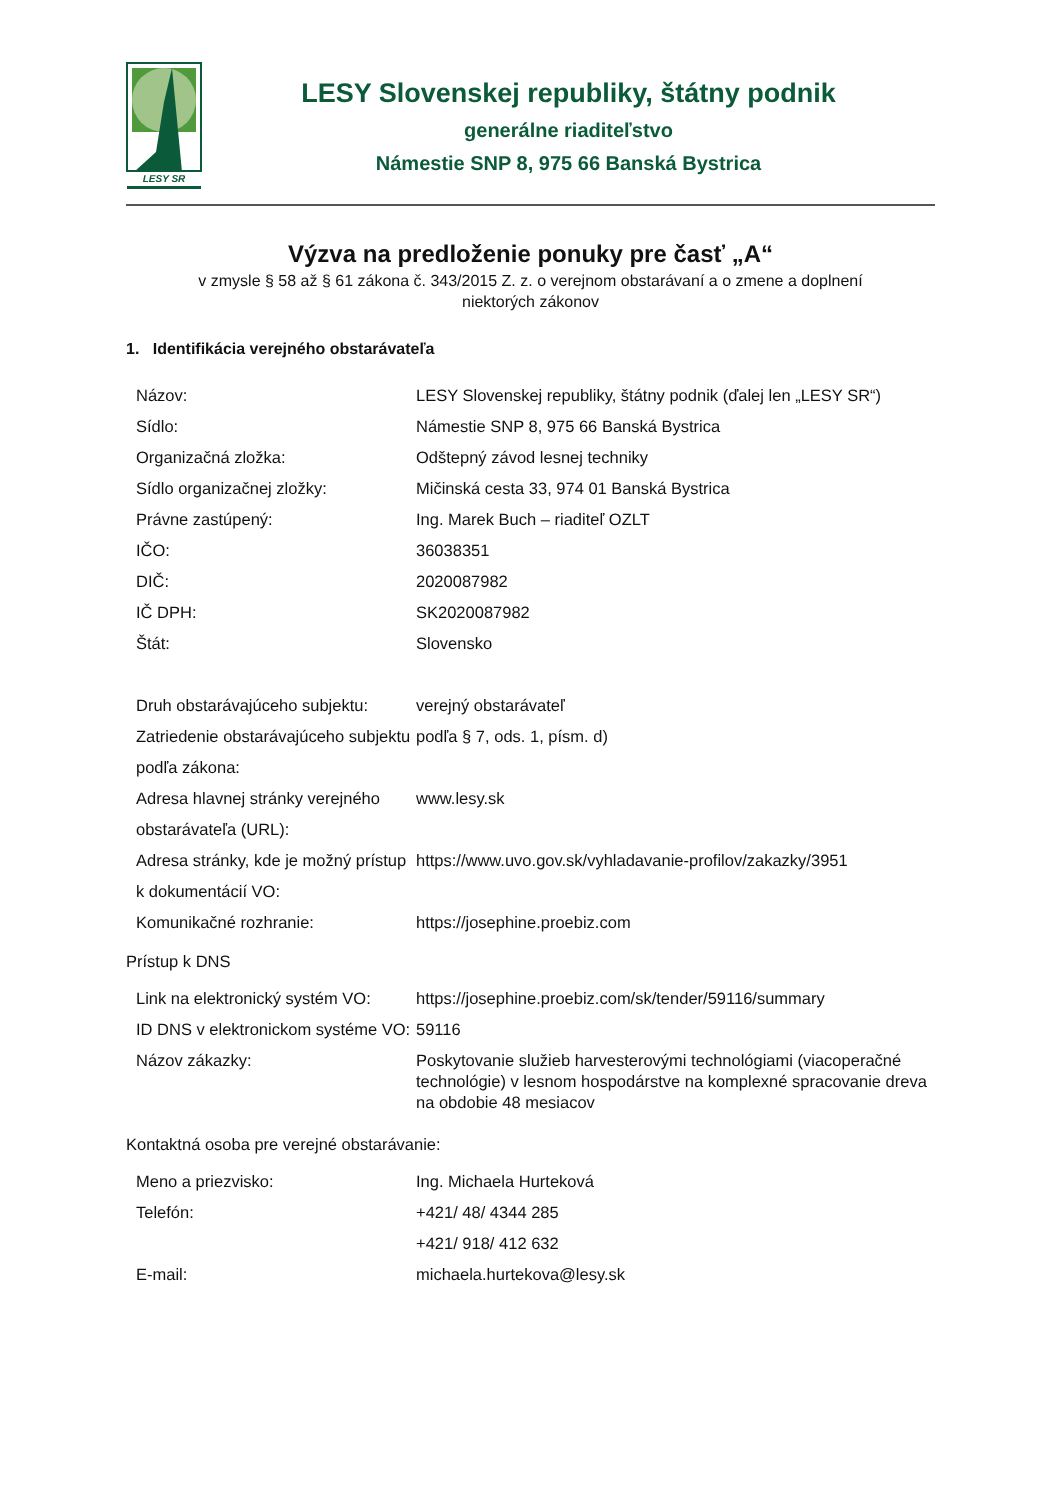LESY SR
LESY Slovenskej republiky, štátny podnik
generálne riaditeľstvo
Námestie SNP 8, 975 66 Banská Bystrica
Výzva na predloženie ponuky pre časť „A“
v zmysle § 58 až § 61 zákona č. 343/2015 Z. z. o verejnom obstarávaní a o zmene a doplnení
niektorých zákonov
1. Identifikácia verejného obstarávateľa
| Názov: | LESY Slovenskej republiky, štátny podnik (ďalej len „LESY SR“) |
| Sídlo: | Námestie SNP 8, 975 66 Banská Bystrica |
| Organizačná zložka: | Odštepný závod lesnej techniky |
| Sídlo organizačnej zložky: | Mičinská cesta 33, 974 01 Banská Bystrica |
| Právne zastúpený: | Ing. Marek Buch – riaditeľ OZLT |
| IČO: | 36038351 |
| DIČ: | 2020087982 |
| IČ DPH: | SK2020087982 |
| Štát: | Slovensko |
| Druh obstarávajúceho subjektu: | verejný obstarávateľ |
| Zatriedenie obstarávajúceho subjektu podľa zákona: | podľa § 7, ods. 1, písm. d) |
| Adresa hlavnej stránky verejného obstarávateľa (URL): | www.lesy.sk |
| Adresa stránky, kde je možný prístup k dokumentácií VO: | https://www.uvo.gov.sk/vyhladavanie-profilov/zakazky/3951 |
| Komunikačné rozhranie: | https://josephine.proebiz.com |
Prístup k DNS
| Link na elektronický systém VO: | https://josephine.proebiz.com/sk/tender/59116/summary |
| ID DNS v elektronickom systéme VO: | 59116 |
| Názov zákazky: | Poskytovanie služieb harvesterovými technológiami (viacoperačné technológie) v lesnom hospodárstve na komplexné spracovanie dreva na obdobie 48 mesiacov |
Kontaktná osoba pre verejné obstarávanie:
| Meno a priezvisko: | Ing. Michaela Hurteková |
| Telefón: | +421/ 48/ 4344 285 +421/ 918/ 412 632 |
| E-mail: | michaela.hurtekova@lesy.sk |